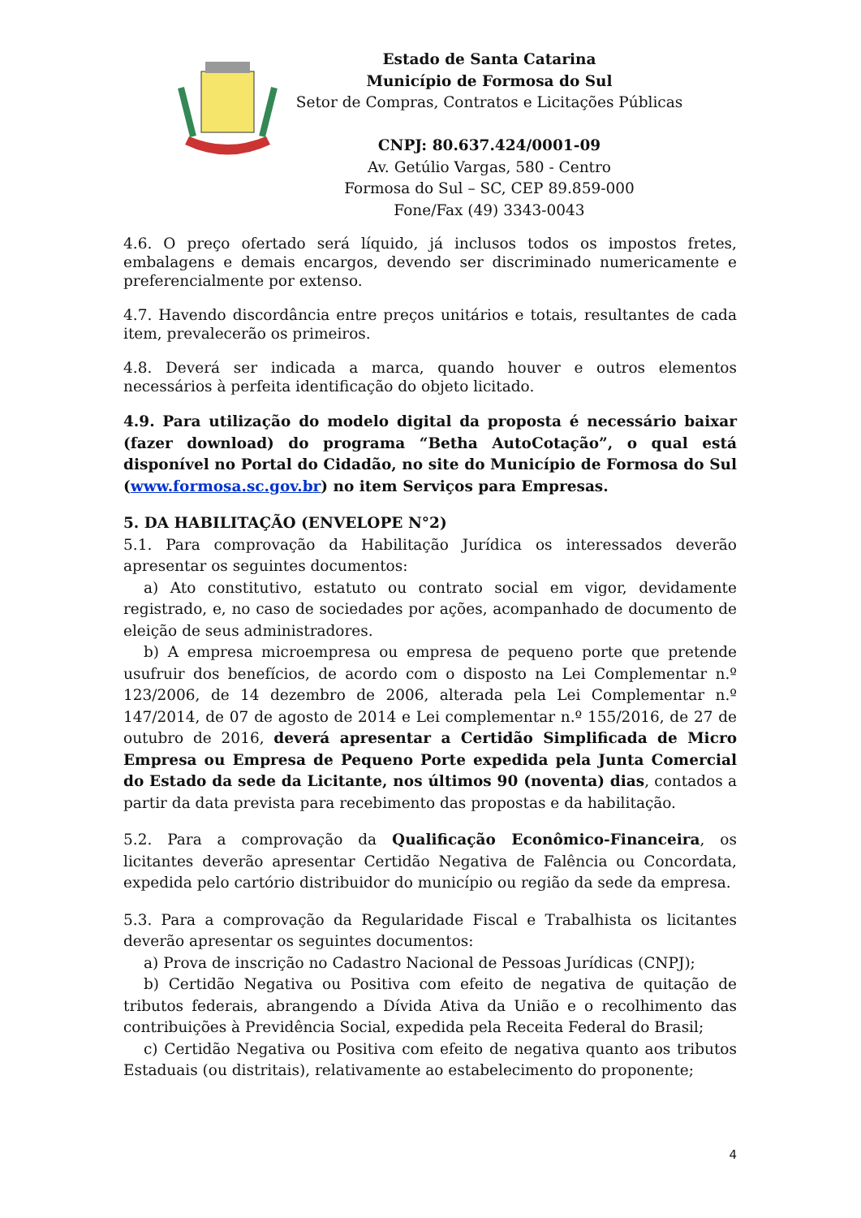Estado de Santa Catarina
Município de Formosa do Sul
Setor de Compras, Contratos e Licitações Públicas
CNPJ: 80.637.424/0001-09
Av. Getúlio Vargas, 580 - Centro
Formosa do Sul – SC, CEP 89.859-000
Fone/Fax (49) 3343-0043
4.6. O preço ofertado será líquido, já inclusos todos os impostos fretes, embalagens e demais encargos, devendo ser discriminado numericamente e preferencialmente por extenso.
4.7. Havendo discordância entre preços unitários e totais, resultantes de cada item, prevalecerão os primeiros.
4.8. Deverá ser indicada a marca, quando houver e outros elementos necessários à perfeita identificação do objeto licitado.
4.9. Para utilização do modelo digital da proposta é necessário baixar (fazer download) do programa “Betha AutoCotação”, o qual está disponível no Portal do Cidadão, no site do Município de Formosa do Sul (www.formosa.sc.gov.br) no item Serviços para Empresas.
5. DA HABILITAÇÃO (ENVELOPE N°2)
5.1. Para comprovação da Habilitação Jurídica os interessados deverão apresentar os seguintes documentos:
a) Ato constitutivo, estatuto ou contrato social em vigor, devidamente registrado, e, no caso de sociedades por ações, acompanhado de documento de eleição de seus administradores.
b) A empresa microempresa ou empresa de pequeno porte que pretende usufruir dos benefícios, de acordo com o disposto na Lei Complementar n.º 123/2006, de 14 dezembro de 2006, alterada pela Lei Complementar n.º 147/2014, de 07 de agosto de 2014 e Lei complementar n.º 155/2016, de 27 de outubro de 2016, deverá apresentar a Certidão Simplificada de Micro Empresa ou Empresa de Pequeno Porte expedida pela Junta Comercial do Estado da sede da Licitante, nos últimos 90 (noventa) dias, contados a partir da data prevista para recebimento das propostas e da habilitação.
5.2. Para a comprovação da Qualificação Econômico-Financeira, os licitantes deverão apresentar Certidão Negativa de Falência ou Concordata, expedida pelo cartório distribuidor do município ou região da sede da empresa.
5.3. Para a comprovação da Regularidade Fiscal e Trabalhista os licitantes deverão apresentar os seguintes documentos:
a) Prova de inscrição no Cadastro Nacional de Pessoas Jurídicas (CNPJ);
b) Certidão Negativa ou Positiva com efeito de negativa de quitação de tributos federais, abrangendo a Dívida Ativa da União e o recolhimento das contribuições à Previdência Social, expedida pela Receita Federal do Brasil;
c) Certidão Negativa ou Positiva com efeito de negativa quanto aos tributos Estaduais (ou distritais), relativamente ao estabelecimento do proponente;
4